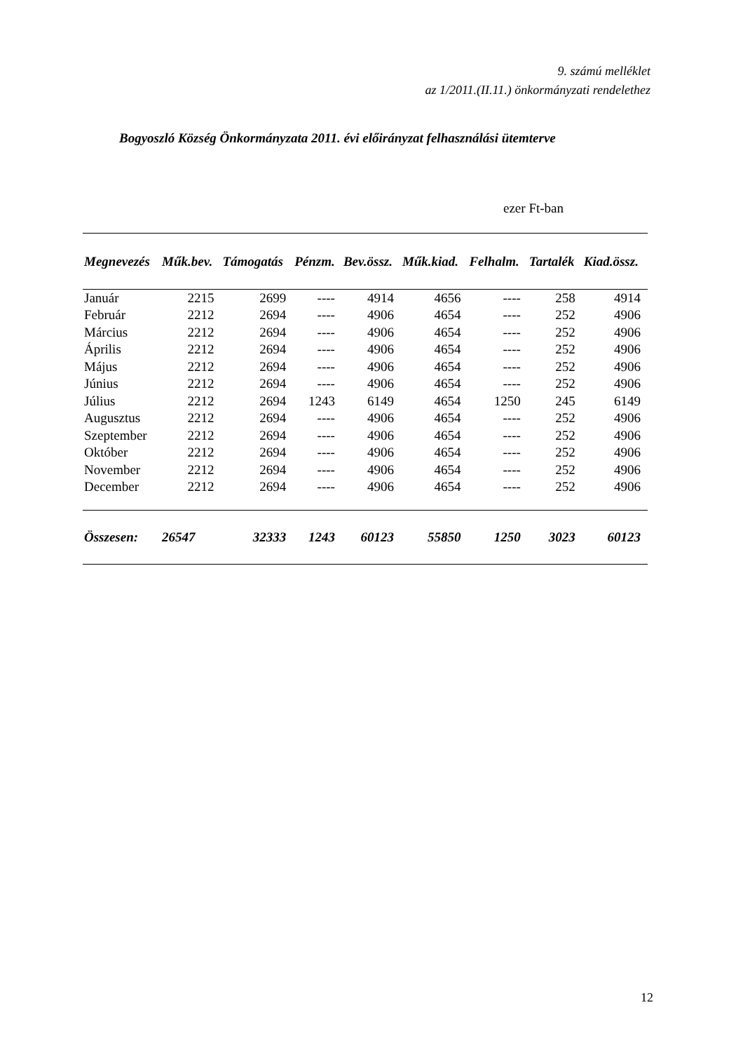9. számú melléklet
az 1/2011.(II.11.) önkormányzati rendelethez
Bogyoszló Község Önkormányzata 2011. évi előirányzat felhasználási ütemterve
ezer Ft-ban
| Megnevezés | Műk.bev. | Támogatás | Pénzm. | Bev.össz. | Műk.kiad. | Felhalm. | Tartalék | Kiad.össz. |
| --- | --- | --- | --- | --- | --- | --- | --- | --- |
| Január | 2215 | 2699 | ---- | 4914 | 4656 | ---- | 258 | 4914 |
| Február | 2212 | 2694 | ---- | 4906 | 4654 | ---- | 252 | 4906 |
| Március | 2212 | 2694 | ---- | 4906 | 4654 | ---- | 252 | 4906 |
| Április | 2212 | 2694 | ---- | 4906 | 4654 | ---- | 252 | 4906 |
| Május | 2212 | 2694 | ---- | 4906 | 4654 | ---- | 252 | 4906 |
| Június | 2212 | 2694 | ---- | 4906 | 4654 | ---- | 252 | 4906 |
| Július | 2212 | 2694 | 1243 | 6149 | 4654 | 1250 | 245 | 6149 |
| Augusztus | 2212 | 2694 | ---- | 4906 | 4654 | ---- | 252 | 4906 |
| Szeptember | 2212 | 2694 | ---- | 4906 | 4654 | ---- | 252 | 4906 |
| Október | 2212 | 2694 | ---- | 4906 | 4654 | ---- | 252 | 4906 |
| November | 2212 | 2694 | ---- | 4906 | 4654 | ---- | 252 | 4906 |
| December | 2212 | 2694 | ---- | 4906 | 4654 | ---- | 252 | 4906 |
| Összesen: | 26547 | 32333 | 1243 | 60123 | 55850 | 1250 | 3023 | 60123 |
12